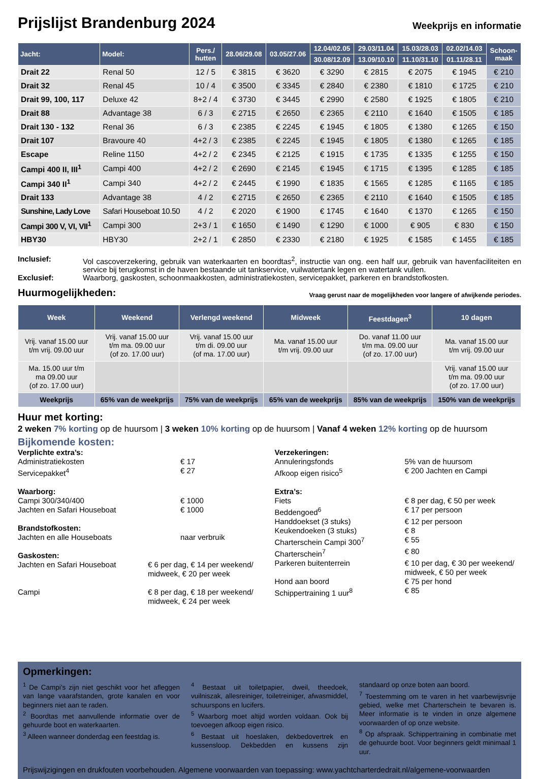Prijslijst Brandenburg 2024
Weekprijs en informatie
| Jacht: | Model: | Pers./ hutten | 28.06/29.08 | 03.05/27.06 | 12.04/02.05 | 29.03/11.04 | 15.03/28.03 | 02.02/14.03 | Schoon- maak |
| --- | --- | --- | --- | --- | --- | --- | --- | --- | --- |
| | | | | | 30.08/12.09 | 13.09/10.10 | 11.10/31.10 | 01.11/28.11 | |
| Drait 22 | Renal 50 | 12 / 5 | € 3815 | € 3620 | € 3290 | € 2815 | € 2075 | € 1945 | € 210 |
| Drait 32 | Renal 45 | 10 / 4 | € 3500 | € 3345 | € 2840 | € 2380 | € 1810 | € 1725 | € 210 |
| Drait 99, 100, 117 | Deluxe 42 | 8+2 / 4 | € 3730 | € 3445 | € 2990 | € 2580 | € 1925 | € 1805 | € 210 |
| Drait 88 | Advantage 38 | 6 / 3 | € 2715 | € 2650 | € 2365 | € 2110 | € 1640 | € 1505 | € 185 |
| Drait 130 - 132 | Renal 36 | 6 / 3 | € 2385 | € 2245 | € 1945 | € 1805 | € 1380 | € 1265 | € 150 |
| Drait 107 | Bravoure 40 | 4+2 / 3 | € 2385 | € 2245 | € 1945 | € 1805 | € 1380 | € 1265 | € 185 |
| Escape | Reline 1150 | 4+2 / 2 | € 2345 | € 2125 | € 1915 | € 1735 | € 1335 | € 1255 | € 150 |
| Campi 400 II, III<sup>1</sup> | Campi 400 | 4+2 / 2 | € 2690 | € 2145 | € 1945 | € 1715 | € 1395 | € 1285 | € 185 |
| Campi 340 II<sup>1</sup> | Campi 340 | 4+2 / 2 | € 2445 | € 1990 | € 1835 | € 1565 | € 1285 | € 1165 | € 185 |
| Drait 133 | Advantage 38 | 4 / 2 | € 2715 | € 2650 | € 2365 | € 2110 | € 1640 | € 1505 | € 185 |
| Sunshine, Lady Love | Safari Houseboat 10.50 | 4 / 2 | € 2020 | € 1900 | € 1745 | € 1640 | € 1370 | € 1265 | € 150 |
| Campi 300 V, VI, VII<sup>1</sup> | Campi 300 | 2+3 / 1 | € 1650 | € 1490 | € 1290 | € 1000 | € 905 | € 830 | € 150 |
| HBY30 | HBY30 | 2+2 / 1 | € 2850 | € 2330 | € 2180 | € 1925 | € 1585 | € 1455 | € 185 |
Inclusief:
Vol cascoverzekering, gebruik van waterkaarten en boordtas<sup>2</sup>, instructie van ong. een half uur, gebruik van havenfaciliteiten en service bij terugkomst in de haven bestaande uit tankservice, vuilwatertank legen en watertank vullen.
Exclusief:
Waarborg, gaskosten, schoonmaakkosten, administratiekosten, servicepakket, parkeren en brandstofkosten.
Huurmogelijkheden:
Vraag gerust naar de mogelijkheden voor langere of afwijkende periodes.
| Week | Weekend | Verlengd weekend | Midweek | Feestdagen<sup>3</sup> | 10 dagen |
| --- | --- | --- | --- | --- | --- |
| Vrij. vanaf 15.00 uur t/m vrij. 09.00 uur | Vrij. vanaf 15.00 uur t/m ma. 09.00 uur (of zo. 17.00 uur) | Vrij. vanaf 15.00 uur t/m di. 09.00 uur (of ma. 17.00 uur) | Ma. vanaf 15.00 uur t/m vrij. 09.00 uur | Do. vanaf 11.00 uur t/m ma. 09.00 uur (of zo. 17.00 uur) | Ma. vanaf 15.00 uur t/m vrij. 09.00 uur |
| Ma. 15.00 uur t/m ma 09.00 uur (of zo. 17.00 uur) | | | | | Vrij. vanaf 15.00 uur t/m ma. 09.00 uur (of zo. 17.00 uur) |
| Weekprijs | 65% van de weekprijs | 75% van de weekprijs | 65% van de weekprijs | 85% van de weekprijs | 150% van de weekprijs |
Huur met korting:
2 weken 7% korting op de huursom | 3 weken 10% korting op de huursom | Vanaf 4 weken 12% korting op de huursom
Bijkomende kosten:
Verplichte extra’s:
Administratiekosten € 17
Servicepakket<sup>4</sup> € 27
Waarborg:
Campi 300/340/400 € 1000
Jachten en Safari Houseboat € 1000
Brandstofkosten:
Jachten en alle Houseboats naar verbruik
Gaskosten:
Jachten en Safari Houseboat € 6 per dag, € 14 per weekend/ midweek, € 20 per week
Campi € 8 per dag, € 18 per weekend/ midweek, € 24 per week
Verzekeringen:
Annuleringsfonds 5% van de huursom
Afkoop eigen risico<sup>5</sup> € 200 Jachten en Campi
Extra’s:
Fiets € 8 per dag, € 50 per week
Beddengoed<sup>6</sup> € 17 per persoon
Handdoekset (3 stuks) € 12 per persoon
Keukendoeken (3 stuks) € 8
Charterschein Campi 300<sup>7</sup> € 55
Charterschein<sup>7</sup> € 80
Parkeren buitenterrein € 10 per dag, € 30 per weekend/ midweek, € 50 per week
Hond aan boord € 75 per hond
Schippertraining 1 uur<sup>8</sup> € 85
Opmerkingen:
<sup>1</sup> De Campi’s zijn niet geschikt voor het afleggen van lange vaarafstanden, grote kanalen en voor beginners niet aan te raden.
<sup>2</sup> Boordtas met aanvullende informatie over de gehuurde boot en waterkaarten.
<sup>3</sup> Alleen wanneer donderdag een feestdag is.
<sup>4</sup> Bestaat uit toiletpapier, dweil, theedoek, vuilniszak, allesreiniger, toiletreiniger, afwasmiddel, schuurspons en lucifers.
<sup>5</sup> Waarborg moet altijd worden voldaan. Ook bij toevoegen afkoop eigen risico.
<sup>6</sup> Bestaat uit hoeslaken, dekbedovertrek en kussensloop. Dekbedden en kussens zijn standaard op onze boten aan boord.
<sup>7</sup> Toestemming om te varen in het vaarbewijsvrije gebied, welke met Charterschein te bevaren is. Meer informatie is te vinden in onze algemene voorwaarden of op onze website.
<sup>8</sup> Op afspraak. Schippertraining in combinatie met de gehuurde boot. Voor beginners geldt minimaal 1 uur.
Prijswijzigingen en drukfouten voorbehouden. Algemene voorwaarden van toepassing: www.yachtcharterdedrait.nl/algemene-voorwaarden